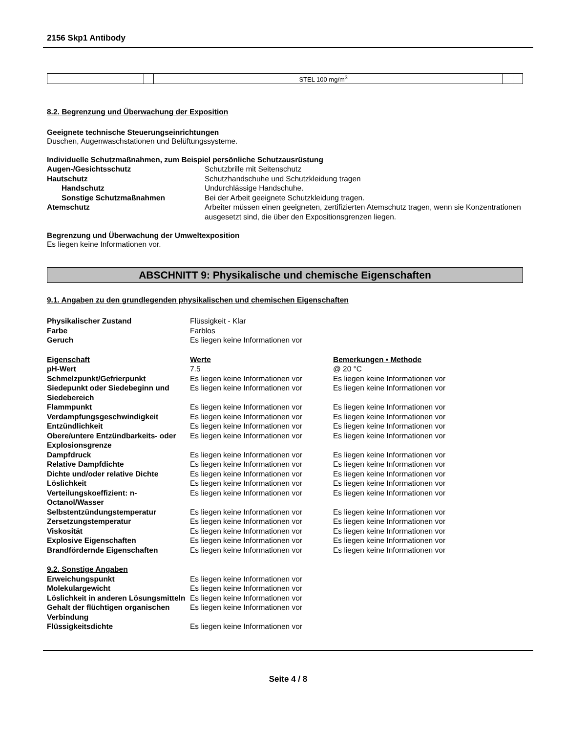2156 Skp1 Antibody
| | | STEL 100 mg/m<sup>3</sup> | | | |
8.2. Begrenzung und Überwachung der Exposition
Geeignete technische Steuerungseinrichtungen
Duschen, Augenwaschstationen und Belüftungssysteme.
Individuelle Schutzmaßnahmen, zum Beispiel persönliche Schutzausrüstung
| Augen-/Gesichtsschutz | Schutzbrille mit Seitenschutz |
| Hautschutz | Schutzhandschuhe und Schutzkleidung tragen |
| Handschutz | Undurchlässige Handschuhe. |
| Sonstige Schutzmaßnahmen | Bei der Arbeit geeignete Schutzkleidung tragen. |
| Atemschutz | Arbeiter müssen einen geeigneten, zertifizierten Atemschutz tragen, wenn sie Konzentrationen ausgesetzt sind, die über den Expositionsgrenzen liegen. |
Begrenzung und Überwachung der Umweltexposition
Es liegen keine Informationen vor.
ABSCHNITT 9: Physikalische und chemische Eigenschaften
9.1. Angaben zu den grundlegenden physikalischen und chemischen Eigenschaften
| Physikalischer Zustand | Flüssigkeit - Klar |
| Farbe | Farblos |
| Geruch | Es liegen keine Informationen vor |
| Eigenschaft | Werte | Bemerkungen • Methode |
| pH-Wert | 7.5 | @ 20 °C |
| Schmelzpunkt/Gefrierpunkt | Es liegen keine Informationen vor | Es liegen keine Informationen vor |
| Siedepunkt oder Siedebeginn und Siedebereich | Es liegen keine Informationen vor | Es liegen keine Informationen vor |
| Flammpunkt | Es liegen keine Informationen vor | Es liegen keine Informationen vor |
| Verdampfungsgeschwindigkeit | Es liegen keine Informationen vor | Es liegen keine Informationen vor |
| Entzündlichkeit | Es liegen keine Informationen vor | Es liegen keine Informationen vor |
| Obere/untere Entzündbarkeits- oder Explosionsgrenze | Es liegen keine Informationen vor | Es liegen keine Informationen vor |
| Dampfdruck | Es liegen keine Informationen vor | Es liegen keine Informationen vor |
| Relative Dampfdichte | Es liegen keine Informationen vor | Es liegen keine Informationen vor |
| Dichte und/oder relative Dichte | Es liegen keine Informationen vor | Es liegen keine Informationen vor |
| Löslichkeit | Es liegen keine Informationen vor | Es liegen keine Informationen vor |
| Verteilungskoeffizient: n-Octanol/Wasser | Es liegen keine Informationen vor | Es liegen keine Informationen vor |
| Selbstentzündungstemperatur | Es liegen keine Informationen vor | Es liegen keine Informationen vor |
| Zersetzungstemperatur | Es liegen keine Informationen vor | Es liegen keine Informationen vor |
| Viskosität | Es liegen keine Informationen vor | Es liegen keine Informationen vor |
| Explosive Eigenschaften | Es liegen keine Informationen vor | Es liegen keine Informationen vor |
| Brandfördernde Eigenschaften | Es liegen keine Informationen vor | Es liegen keine Informationen vor |
| 9.2. Sonstige Angaben | |
| Erweichungspunkt | Es liegen keine Informationen vor |
| Molekulargewicht | Es liegen keine Informationen vor |
| Löslichkeit in anderen Lösungsmitteln | Es liegen keine Informationen vor |
| Gehalt der flüchtigen organischen Verbindung | Es liegen keine Informationen vor |
| Flüssigkeitsdichte | Es liegen keine Informationen vor |
Seite 4 / 8